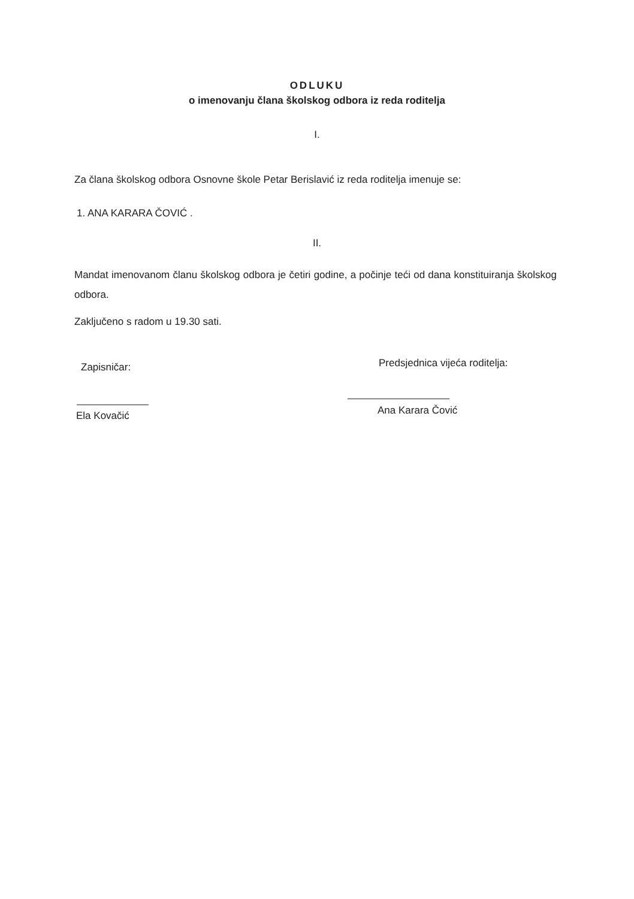ODLUKU
o imenovanju člana školskog odbora iz reda roditelja
I.
Za člana školskog odbora Osnovne škole Petar Berislavić iz reda roditelja imenuje se:
1. ANA KARARA ČOVIĆ .
II.
Mandat imenovanom članu školskog odbora je četiri godine, a počinje teći od dana konstituiranja školskog odbora.
Zaključeno s radom u 19.30 sati.
Zapisničar:
Ela Kovačić
Predsjednica vijeća roditelja:
Ana Karara Čović